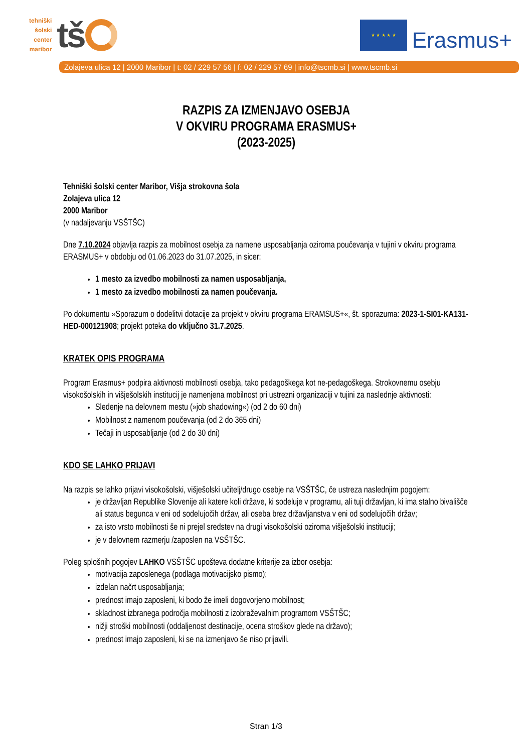tehniški
šolski
center
maribor
tš
★ ★ ★ ★ ★
Erasmus+
Zolajeva ulica 12 | 2000 Maribor | t: 02 / 229 57 56 | f: 02 / 229 57 69 | info@tscmb.si | www.tscmb.si
RAZPIS ZA IZMENJAVO OSEBJA
V OKVIRU PROGRAMA ERASMUS+
(2023-2025)
Tehniški šolski center Maribor, Višja strokovna šola
Zolajeva ulica 12
2000 Maribor
(v nadaljevanju VSŠTŠC)
Dne 7.10.2024 objavlja razpis za mobilnost osebja za namene usposabljanja oziroma poučevanja v tujini v okviru programa ERASMUS+ v obdobju od 01.06.2023 do 31.07.2025, in sicer:
1 mesto za izvedbo mobilnosti za namen usposabljanja,
1 mesto za izvedbo mobilnosti za namen poučevanja.
Po dokumentu »Sporazum o dodelitvi dotacije za projekt v okviru programa ERAMSUS+«, št. sporazuma: 2023-1-SI01-KA131-HED-000121908; projekt poteka do vključno 31.7.2025.
KRATEK OPIS PROGRAMA
Program Erasmus+ podpira aktivnosti mobilnosti osebja, tako pedagoškega kot ne-pedagoškega. Strokovnemu osebju visokošolskih in višješolskih institucij je namenjena mobilnost pri ustrezni organizaciji v tujini za naslednje aktivnosti:
Sledenje na delovnem mestu (»job shadowing«) (od 2 do 60 dni)
Mobilnost z namenom poučevanja (od 2 do 365 dni)
Tečaji in usposabljanje (od 2 do 30 dni)
KDO SE LAHKO PRIJAVI
Na razpis se lahko prijavi visokošolski, višješolski učitelj/drugo osebje na VSŠTŠC, če ustreza naslednjim pogojem:
je državljan Republike Slovenije ali katere koli države, ki sodeluje v programu, ali tuji državljan, ki ima stalno bivališče ali status begunca v eni od sodelujočih držav, ali oseba brez državljanstva v eni od sodelujočih držav;
za isto vrsto mobilnosti še ni prejel sredstev na drugi visokošolski oziroma višješolski instituciji;
je v delovnem razmerju /zaposlen na VSŠTŠC.
Poleg splošnih pogojev LAHKO VSŠTŠC upošteva dodatne kriterije za izbor osebja:
motivacija zaposlenega (podlaga motivacijsko pismo);
izdelan načrt usposabljanja;
prednost imajo zaposleni, ki bodo že imeli dogovorjeno mobilnost;
skladnost izbranega področja mobilnosti z izobraževalnim programom VSŠTŠC;
nižji stroški mobilnosti (oddaljenost destinacije, ocena stroškov glede na državo);
prednost imajo zaposleni, ki se na izmenjavo še niso prijavili.
Stran 1/3